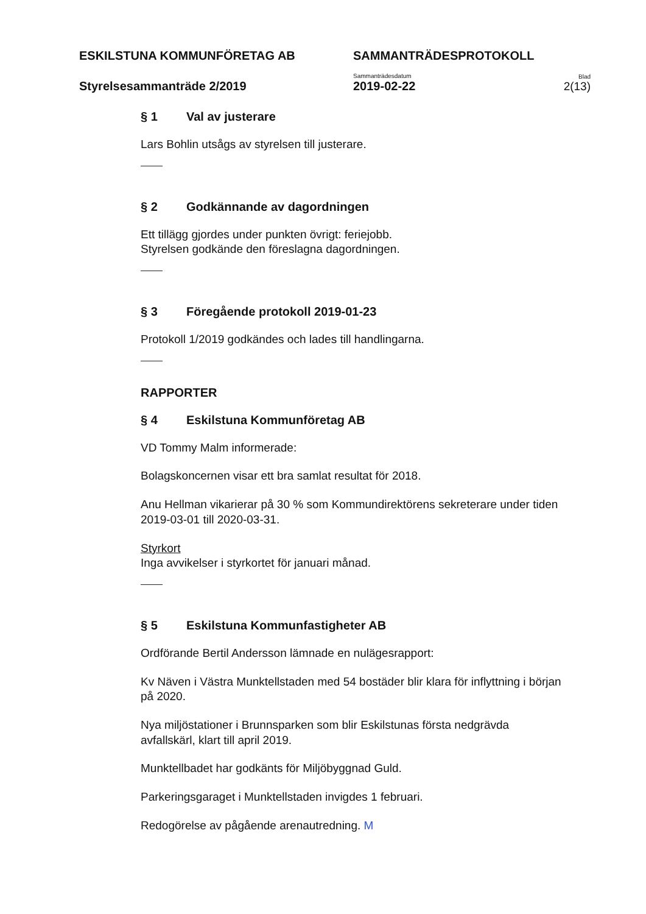ESKILSTUNA KOMMUNFÖRETAG AB
SAMMANTRÄDESPROTOKOLL
Styrelsesammanträde 2/2019
Sammanträdesdatum
2019-02-22
Blad
2(13)
§ 1 Val av justerare
Lars Bohlin utsågs av styrelsen till justerare.
§ 2 Godkännande av dagordningen
Ett tillägg gjordes under punkten övrigt: feriejobb.
Styrelsen godkände den föreslagna dagordningen.
§ 3 Föregående protokoll 2019-01-23
Protokoll 1/2019 godkändes och lades till handlingarna.
RAPPORTER
§ 4 Eskilstuna Kommunföretag AB
VD Tommy Malm informerade:
Bolagskoncernen visar ett bra samlat resultat för 2018.
Anu Hellman vikarierar på 30 % som Kommundirektörens sekreterare under tiden 2019-03-01 till 2020-03-31.
Styrkort
Inga avvikelser i styrkortet för januari månad.
§ 5 Eskilstuna Kommunfastigheter AB
Ordförande Bertil Andersson lämnade en nulägesrapport:
Kv Näven i Västra Munktellstaden med 54 bostäder blir klara för inflyttning i början på 2020.
Nya miljöstationer i Brunnsparken som blir Eskilstunas första nedgrävda avfallskärl, klart till april 2019.
Munktellbadet har godkänts för Miljöbyggnad Guld.
Parkeringsgaraget i Munktellstaden invigdes 1 februari.
Redogörelse av pågående arenautredning. M